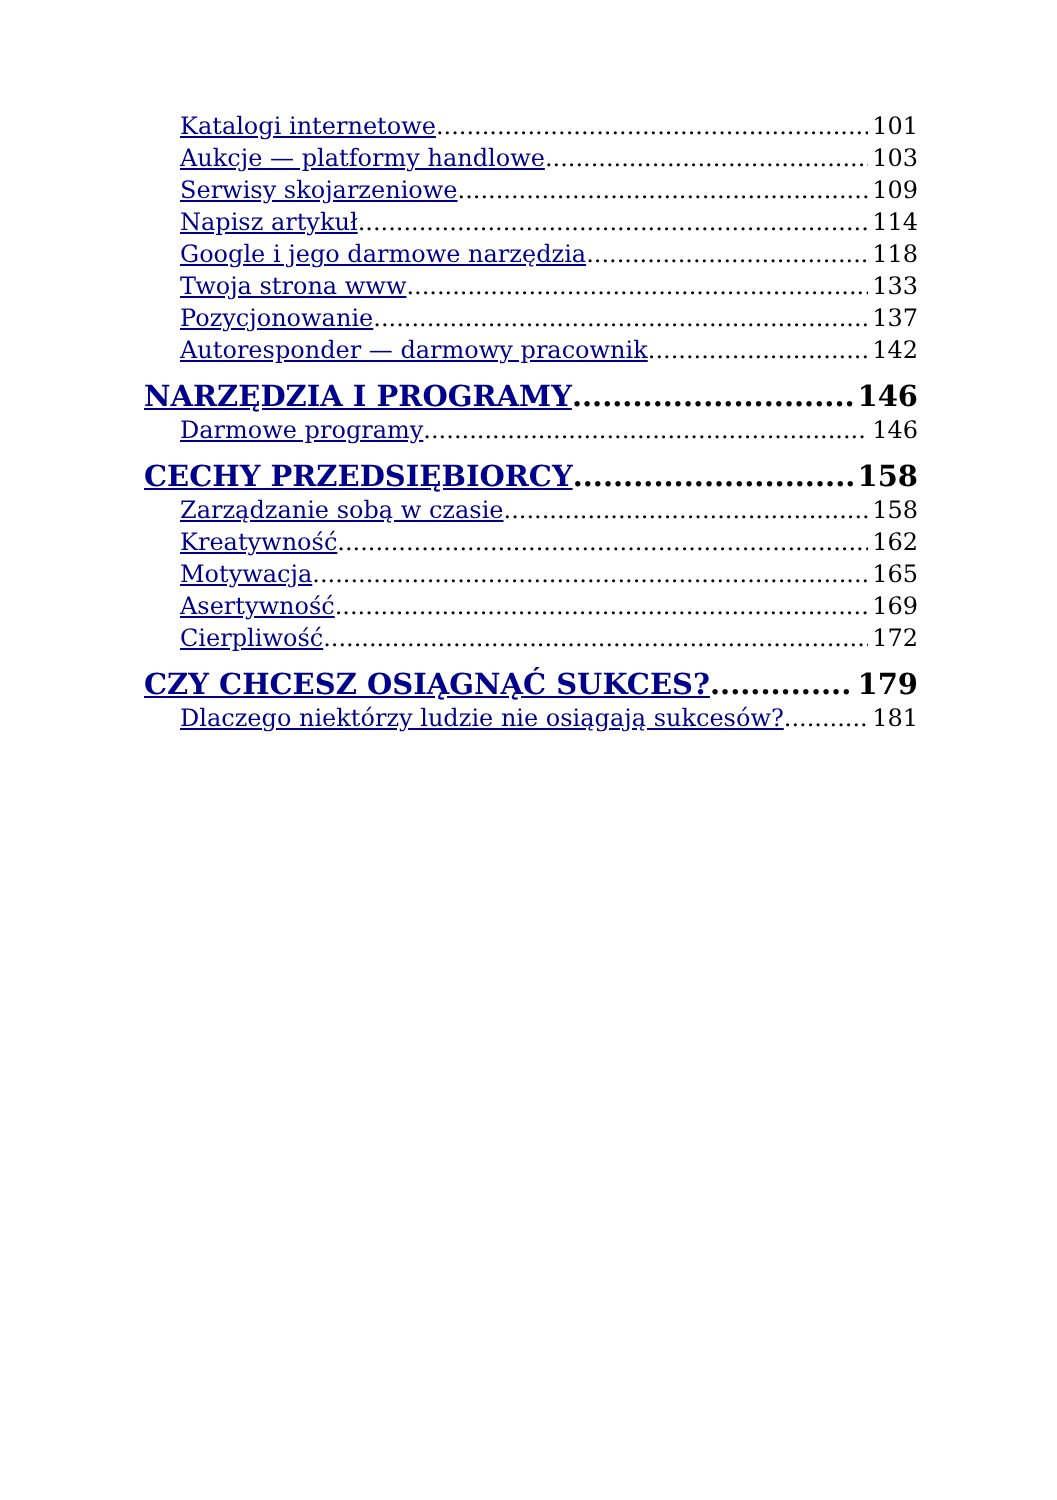Katalogi internetowe 101
Aukcje — platformy handlowe 103
Serwisy skojarzeniowe 109
Napisz artykuł 114
Google i jego darmowe narzędzia 118
Twoja strona www 133
Pozycjonowanie 137
Autoresponder — darmowy pracownik 142
NARZĘDZIA I PROGRAMY 146
Darmowe programy 146
CECHY PRZEDSIĘBIORCY 158
Zarządzanie sobą w czasie 158
Kreatywność 162
Motywacja 165
Asertywność 169
Cierpliwość 172
CZY CHCESZ OSIĄGNĄĆ SUKCES? 179
Dlaczego niektórzy ludzie nie osiągają sukcesów? 181